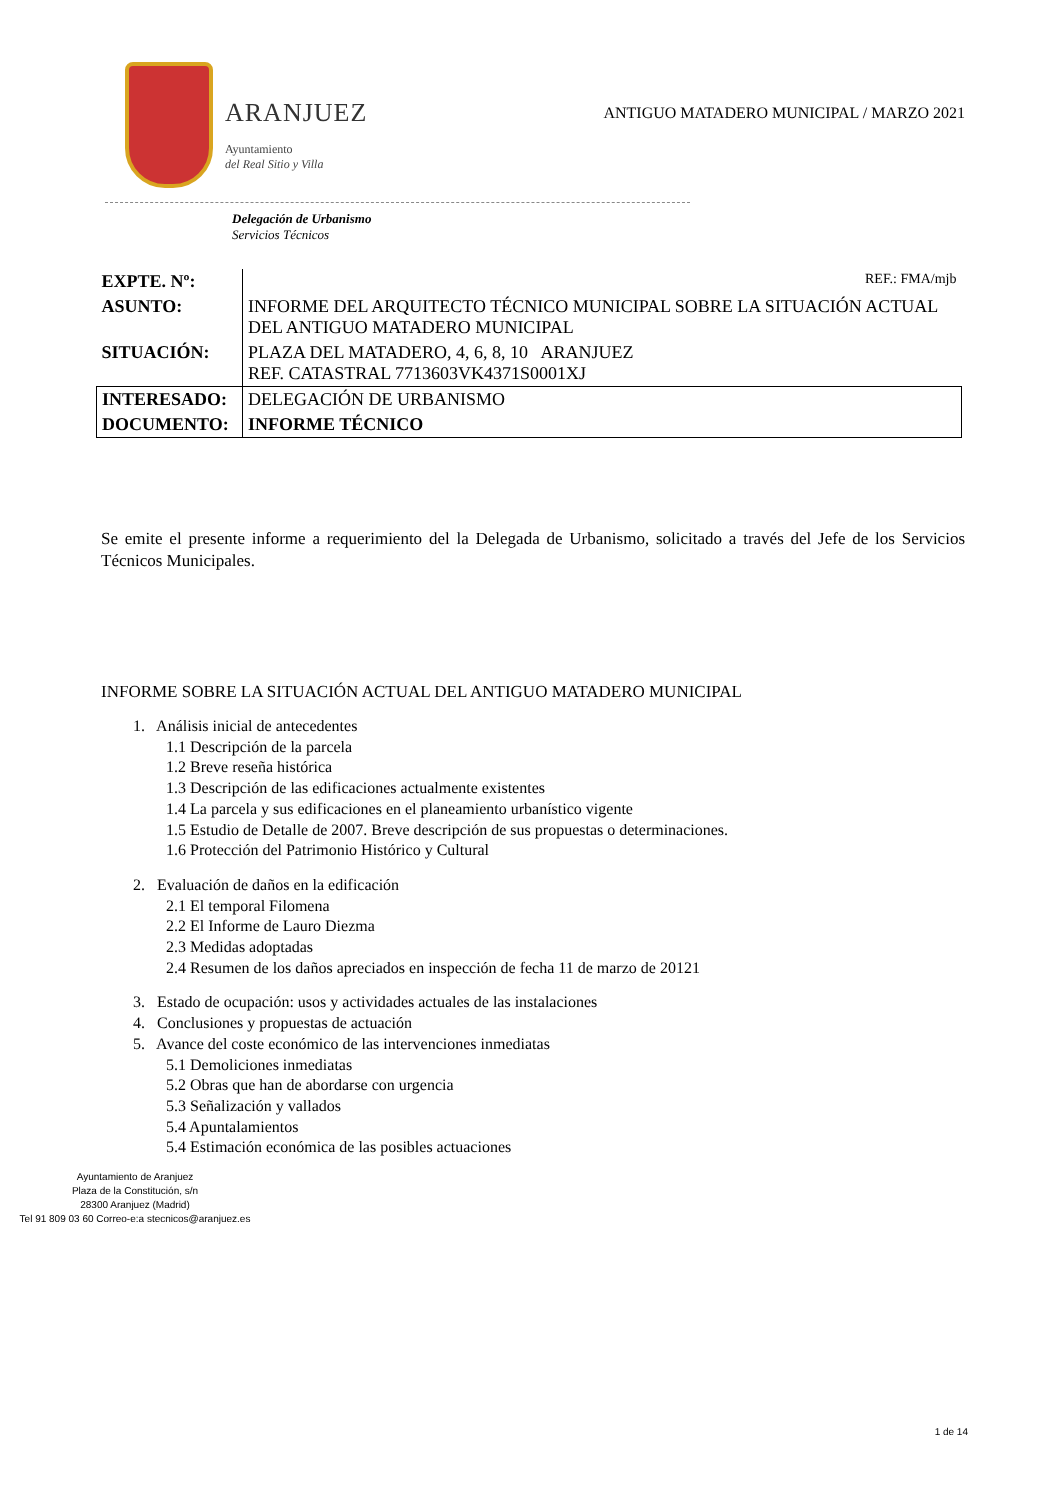ARANJUEZ
Ayuntamiento
del Real Sitio y Villa
ANTIGUO MATADERO MUNICIPAL / MARZO 2021
Delegación de Urbanismo
Servicios Técnicos
| EXPTE. Nº: | REF.: FMA/mjb |
| ASUNTO: | INFORME DEL ARQUITECTO TÉCNICO MUNICIPAL SOBRE LA SITUACIÓN ACTUAL DEL ANTIGUO MATADERO MUNICIPAL |
| SITUACIÓN: | PLAZA DEL MATADERO, 4, 6, 8, 10 ARANJUEZ REF. CATASTRAL 7713603VK4371S0001XJ |
| INTERESADO: | DELEGACIÓN DE URBANISMO |
| DOCUMENTO: | INFORME TÉCNICO |
Se emite el presente informe a requerimiento del la Delegada de Urbanismo, solicitado a través del Jefe de los Servicios Técnicos Municipales.
INFORME SOBRE LA SITUACIÓN ACTUAL DEL ANTIGUO MATADERO MUNICIPAL
1. Análisis inicial de antecedentes
1.1 Descripción de la parcela
1.2 Breve reseña histórica
1.3 Descripción de las edificaciones actualmente existentes
1.4 La parcela y sus edificaciones en el planeamiento urbanístico vigente
1.5 Estudio de Detalle de 2007. Breve descripción de sus propuestas o determinaciones.
1.6 Protección del Patrimonio Histórico y Cultural
2. Evaluación de daños en la edificación
2.1 El temporal Filomena
2.2 El Informe de Lauro Diezma
2.3 Medidas adoptadas
2.4 Resumen de los daños apreciados en inspección de fecha 11 de marzo de 20121
3. Estado de ocupación: usos y actividades actuales de las instalaciones
4. Conclusiones y propuestas de actuación
5. Avance del coste económico de las intervenciones inmediatas
5.1 Demoliciones inmediatas
5.2 Obras que han de abordarse con urgencia
5.3 Señalización y vallados
5.4 Apuntalamientos
5.4 Estimación económica de las posibles actuaciones
Ayuntamiento de Aranjuez
Plaza de la Constitución, s/n
28300 Aranjuez (Madrid)
Tel 91 809 03 60 Correo-e:a stecnicos@aranjuez.es
1 de 14